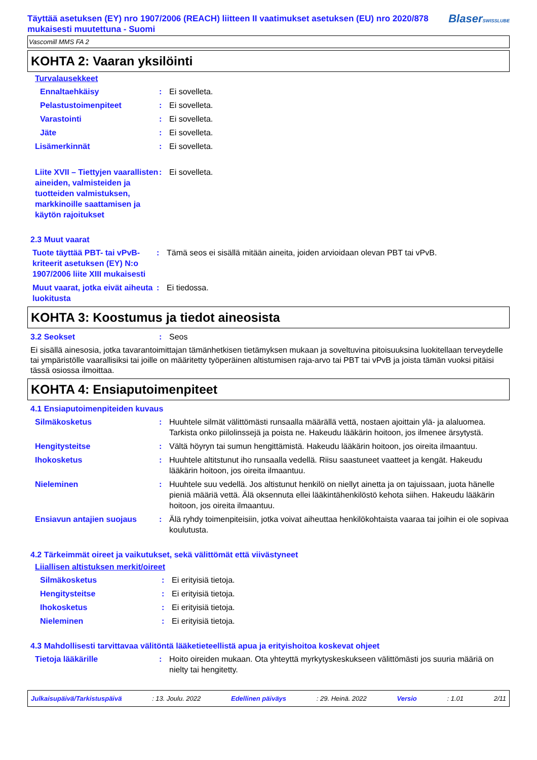Täyttää asetuksen (EY) nro 1907/2006 (REACH) liitteen II vaatimukset asetuksen (EU) nro 2020/878 mukaisesti muutettuna - Suomi
BlaserSWISSLUBE
Vascomill MMS FA 2
KOHTA 2: Vaaran yksilöinti
Turvalausekkeet
Ennaltaehkäisy : Ei sovelleta.
Pelastustoimenpiteet : Ei sovelleta.
Varastointi : Ei sovelleta.
Jäte : Ei sovelleta.
Lisämerkinnät : Ei sovelleta.
Liite XVII – Tiettyjen vaarallisten aineiden, valmisteiden ja tuotteiden valmistuksen, markkinoille saattamisen ja käytön rajoitukset
: Ei sovelleta.
2.3 Muut vaarat
Tuote täyttää PBT- tai vPvB-kriteerit asetuksen (EY) N:o 1907/2006 liite XIII mukaisesti
: Tämä seos ei sisällä mitään aineita, joiden arvioidaan olevan PBT tai vPvB.
Muut vaarat, jotka eivät aiheuta luokitusta
: Ei tiedossa.
KOHTA 3: Koostumus ja tiedot aineosista
3.2 Seokset : Seos
Ei sisällä ainesosia, jotka tavarantoimittajan tämänhetkisen tietämyksen mukaan ja soveltuvina pitoisuuksina luokitellaan terveydelle tai ympäristölle vaarallisiksi tai joille on määritetty työperäinen altistumisen raja-arvo tai PBT tai vPvB ja joista tämän vuoksi pitäisi tässä osiossa ilmoittaa.
KOHTA 4: Ensiaputoimenpiteet
4.1 Ensiaputoimenpiteiden kuvaus
Silmäkosketus : Huuhtele silmät välittömästi runsaalla määrällä vettä, nostaen ajoittain ylä- ja alaluomea. Tarkista onko piilolinssejä ja poista ne. Hakeudu lääkärin hoitoon, jos ilmenee ärsytystä.
Hengitysteitse : Vältä höyryn tai sumun hengittämistä. Hakeudu lääkärin hoitoon, jos oireita ilmaantuu.
Ihokosketus : Huuhtele altitstunut iho runsaalla vedellä. Riisu saastuneet vaatteet ja kengät. Hakeudu lääkärin hoitoon, jos oireita ilmaantuu.
Nieleminen : Huuhtele suu vedellä. Jos altistunut henkilö on niellyt ainetta ja on tajuissaan, juota hänelle pieniä määriä vettä. Älä oksennuta ellei lääkintähenkilöstö kehota siihen. Hakeudu lääkärin hoitoon, jos oireita ilmaantuu.
Ensiavun antajien suojaus : Älä ryhdy toimenpiteisiin, jotka voivat aiheuttaa henkilökohtaista vaaraa tai joihin ei ole sopivaa koulutusta.
4.2 Tärkeimmät oireet ja vaikutukset, sekä välittömät että viivästyneet
Liiallisen altistuksen merkit/oireet
Silmäkosketus : Ei erityisiä tietoja.
Hengitysteitse : Ei erityisiä tietoja.
Ihokosketus : Ei erityisiä tietoja.
Nieleminen : Ei erityisiä tietoja.
4.3 Mahdollisesti tarvittavaa välitöntä lääketieteellistä apua ja erityishoitoa koskevat ohjeet
Tietoja lääkärille : Hoito oireiden mukaan. Ota yhteyttä myrkytyskeskukseen välittömästi jos suuria määriä on nielty tai hengitetty.
Julkaisupäivä/Tarkistuspäivä: 13. Joulu. 2022 Edellinen päiväys: 29. Heinä. 2022 Versio: 1.01 2/11